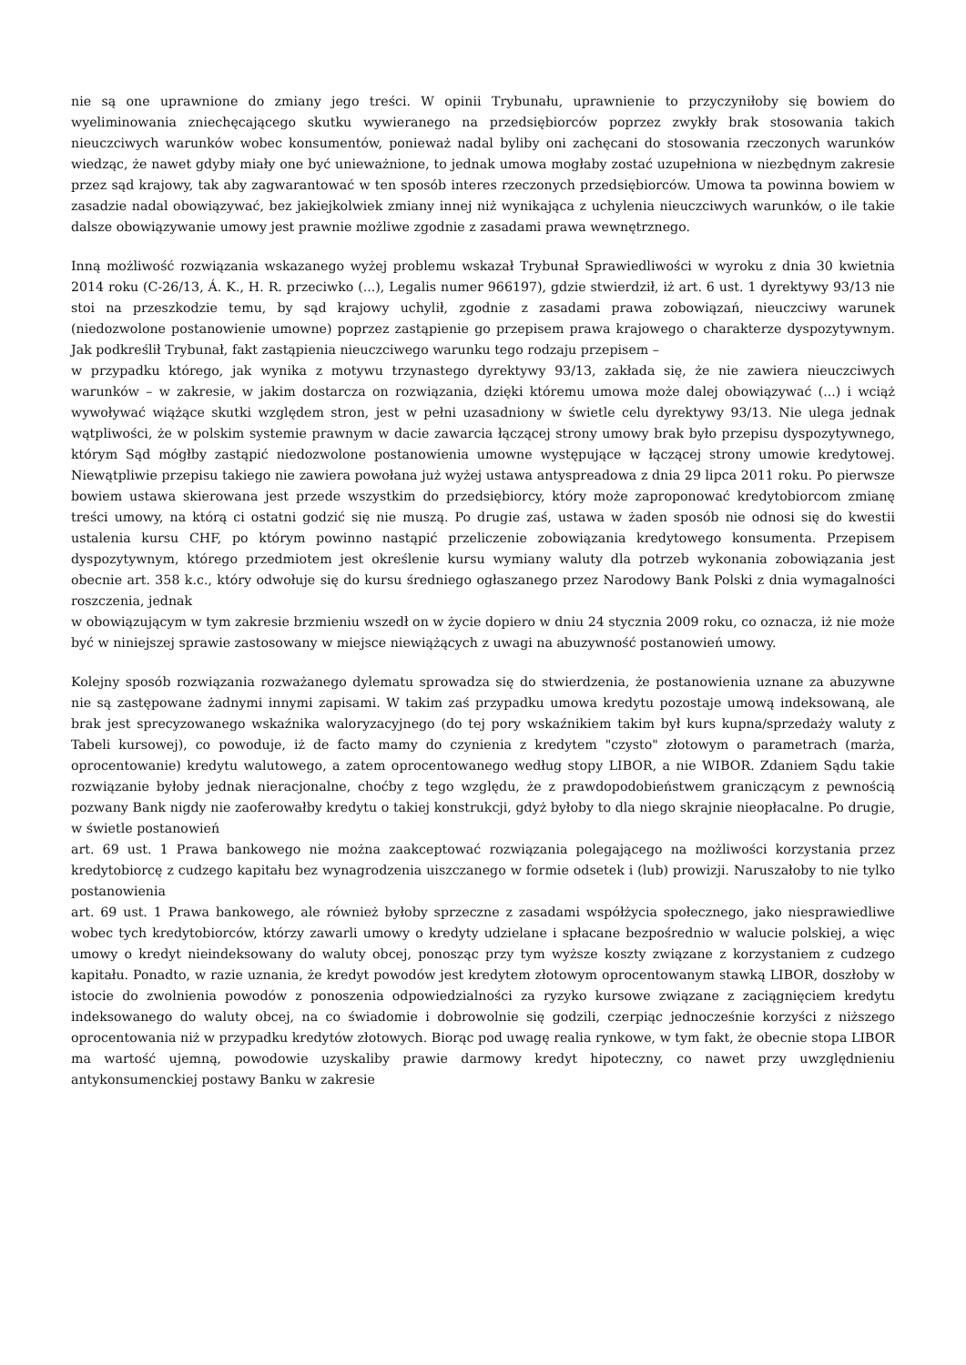nie są one uprawnione do zmiany jego treści. W opinii Trybunału, uprawnienie to przyczyniłoby się bowiem do wyeliminowania zniechęcającego skutku wywieranego na przedsiębiorców poprzez zwykły brak stosowania takich nieuczciwych warunków wobec konsumentów, ponieważ nadal byliby oni zachęcani do stosowania rzeczonych warunków wiedząc, że nawet gdyby miały one być unieważnione, to jednak umowa mogłaby zostać uzupełniona w niezbędnym zakresie przez sąd krajowy, tak aby zagwarantować w ten sposób interes rzeczonych przedsiębiorców. Umowa ta powinna bowiem w zasadzie nadal obowiązywać, bez jakiejkolwiek zmiany innej niż wynikająca z uchylenia nieuczciwych warunków, o ile takie dalsze obowiązywanie umowy jest prawnie możliwe zgodnie z zasadami prawa wewnętrznego.
Inną możliwość rozwiązania wskazanego wyżej problemu wskazał Trybunał Sprawiedliwości w wyroku z dnia 30 kwietnia 2014 roku (C-26/13, Á. K., H. R. przeciwko (...), Legalis numer 966197), gdzie stwierdził, iż art. 6 ust. 1 dyrektywy 93/13 nie stoi na przeszkodzie temu, by sąd krajowy uchylił, zgodnie z zasadami prawa zobowiązań, nieuczciwy warunek (niedozwolone postanowienie umowne) poprzez zastąpienie go przepisem prawa krajowego o charakterze dyspozytywnym. Jak podkreślił Trybunał, fakt zastąpienia nieuczciwego warunku tego rodzaju przepisem –
w przypadku którego, jak wynika z motywu trzynastego dyrektywy 93/13, zakłada się, że nie zawiera nieuczciwych warunków – w zakresie, w jakim dostarcza on rozwiązania, dzięki któremu umowa może dalej obowiązywać (...) i wciąż wywoływać wiążące skutki względem stron, jest w pełni uzasadniony w świetle celu dyrektywy 93/13. Nie ulega jednak wątpliwości, że w polskim systemie prawnym w dacie zawarcia łączącej strony umowy brak było przepisu dyspozytywnego, którym Sąd mógłby zastąpić niedozwolone postanowienia umowne występujące w łączącej strony umowie kredytowej. Niewątpliwie przepisu takiego nie zawiera powołana już wyżej ustawa antyspreadowa z dnia 29 lipca 2011 roku. Po pierwsze bowiem ustawa skierowana jest przede wszystkim do przedsiębiorcy, który może zaproponować kredytobiorcom zmianę treści umowy, na którą ci ostatni godzić się nie muszą. Po drugie zaś, ustawa w żaden sposób nie odnosi się do kwestii ustalenia kursu CHF, po którym powinno nastąpić przeliczenie zobowiązania kredytowego konsumenta. Przepisem dyspozytywnym, którego przedmiotem jest określenie kursu wymiany waluty dla potrzeb wykonania zobowiązania jest obecnie art. 358 k.c., który odwołuje się do kursu średniego ogłaszanego przez Narodowy Bank Polski z dnia wymagalności roszczenia, jednak
w obowiązującym w tym zakresie brzmieniu wszedł on w życie dopiero w dniu 24 stycznia 2009 roku, co oznacza, iż nie może być w niniejszej sprawie zastosowany w miejsce niewiążących z uwagi na abuzywność postanowień umowy.
Kolejny sposób rozwiązania rozważanego dylematu sprowadza się do stwierdzenia, że postanowienia uznane za abuzywne nie są zastępowane żadnymi innymi zapisami. W takim zaś przypadku umowa kredytu pozostaje umową indeksowaną, ale brak jest sprecyzowanego wskaźnika waloryzacyjnego (do tej pory wskaźnikiem takim był kurs kupna/sprzedaży waluty z Tabeli kursowej), co powoduje, iż de facto mamy do czynienia z kredytem "czysto" złotowym o parametrach (marża, oprocentowanie) kredytu walutowego, a zatem oprocentowanego według stopy LIBOR, a nie WIBOR. Zdaniem Sądu takie rozwiązanie byłoby jednak nieracjonalne, choćby z tego względu, że z prawdopodobieństwem graniczącym z pewnością pozwany Bank nigdy nie zaoferowałby kredytu o takiej konstrukcji, gdyż byłoby to dla niego skrajnie nieopłacalne. Po drugie, w świetle postanowień
art. 69 ust. 1 Prawa bankowego nie można zaakceptować rozwiązania polegającego na możliwości korzystania przez kredytobiorcę z cudzego kapitału bez wynagrodzenia uiszczanego w formie odsetek i (lub) prowizji. Naruszałoby to nie tylko postanowienia
art. 69 ust. 1 Prawa bankowego, ale również byłoby sprzeczne z zasadami współżycia społecznego, jako niesprawiedliwe wobec tych kredytobiorców, którzy zawarli umowy o kredyty udzielane i spłacane bezpośrednio w walucie polskiej, a więc umowy o kredyt nieindeksowany do waluty obcej, ponosząc przy tym wyższe koszty związane z korzystaniem z cudzego kapitału. Ponadto, w razie uznania, że kredyt powodów jest kredytem złotowym oprocentowanym stawką LIBOR, doszłoby w istocie do zwolnienia powodów z ponoszenia odpowiedzialności za ryzyko kursowe związane z zaciągnięciem kredytu indeksowanego do waluty obcej, na co świadomie i dobrowolnie się godzili, czerpiąc jednocześnie korzyści z niższego oprocentowania niż w przypadku kredytów złotowych. Biorąc pod uwagę realia rynkowe, w tym fakt, że obecnie stopa LIBOR ma wartość ujemną, powodowie uzyskaliby prawie darmowy kredyt hipoteczny, co nawet przy uwzględnieniu antykonsumenckiej postawy Banku w zakresie